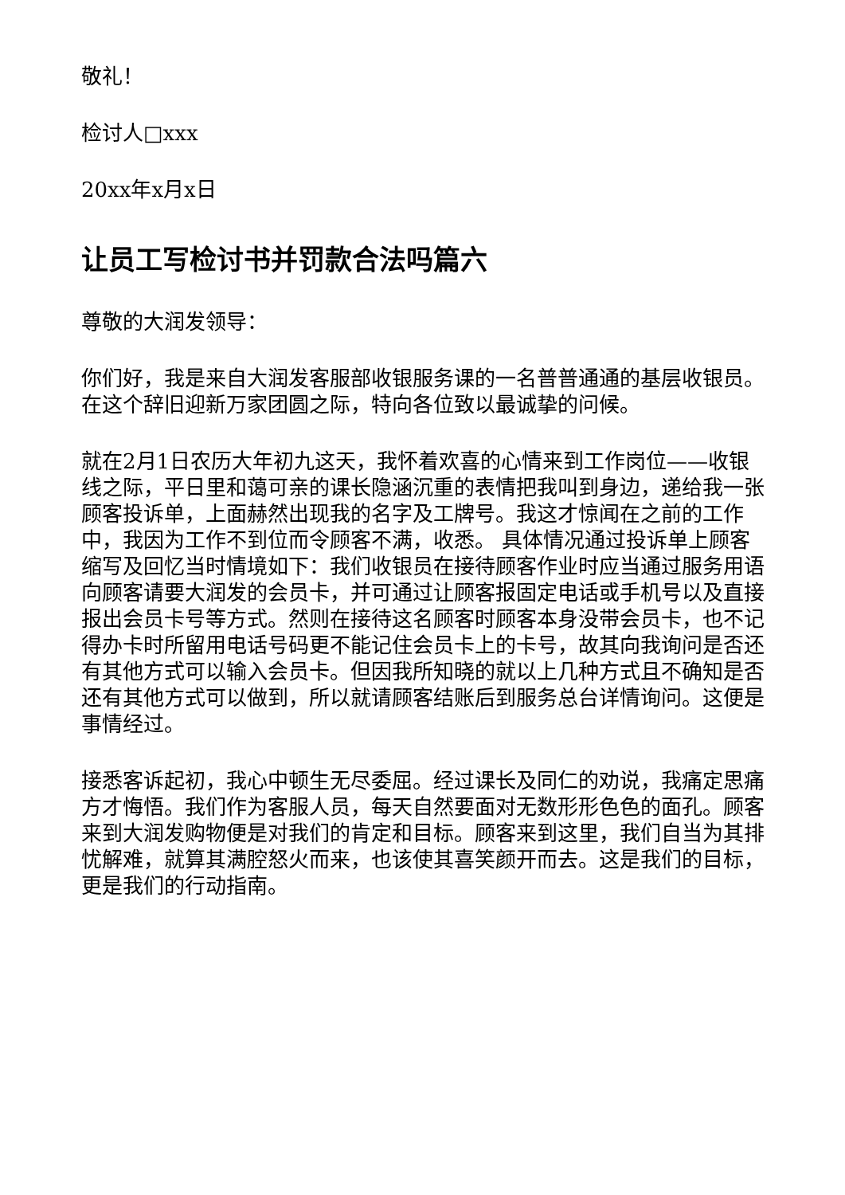敬礼！
检讨人□xxx
20xx年x月x日
让员工写检讨书并罚款合法吗篇六
尊敬的大润发领导：
你们好，我是来自大润发客服部收银服务课的一名普普通通的基层收银员。在这个辞旧迎新万家团圆之际，特向各位致以最诚挚的问候。
就在2月1日农历大年初九这天，我怀着欢喜的心情来到工作岗位——收银线之际，平日里和蔼可亲的课长隐涵沉重的表情把我叫到身边，递给我一张顾客投诉单，上面赫然出现我的名字及工牌号。我这才惊闻在之前的工作中，我因为工作不到位而令顾客不满，收悉。 具体情况通过投诉单上顾客缩写及回忆当时情境如下：我们收银员在接待顾客作业时应当通过服务用语向顾客请要大润发的会员卡，并可通过让顾客报固定电话或手机号以及直接报出会员卡号等方式。然则在接待这名顾客时顾客本身没带会员卡，也不记得办卡时所留用电话号码更不能记住会员卡上的卡号，故其向我询问是否还有其他方式可以输入会员卡。但因我所知晓的就以上几种方式且不确知是否还有其他方式可以做到，所以就请顾客结账后到服务总台详情询问。这便是事情经过。
接悉客诉起初，我心中顿生无尽委屈。经过课长及同仁的劝说，我痛定思痛方才悔悟。我们作为客服人员，每天自然要面对无数形形色色的面孔。顾客来到大润发购物便是对我们的肯定和目标。顾客来到这里，我们自当为其排忧解难，就算其满腔怒火而来，也该使其喜笑颜开而去。这是我们的目标，更是我们的行动指南。